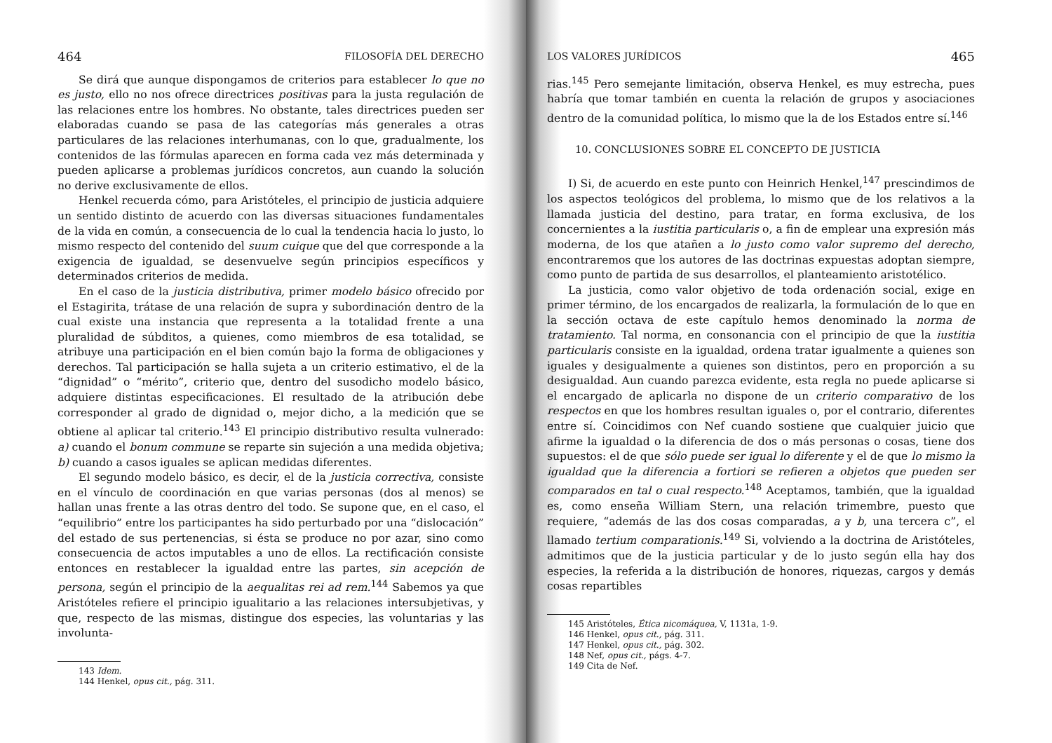464 FILOSOFÍA DEL DERECHO
Se dirá que aunque dispongamos de criterios para establecer lo que no es justo, ello no nos ofrece directrices positivas para la justa regulación de las relaciones entre los hombres. No obstante, tales directrices pueden ser elaboradas cuando se pasa de las categorías más generales a otras particulares de las relaciones interhumanas, con lo que, gradualmente, los contenidos de las fórmulas aparecen en forma cada vez más determinada y pueden aplicarse a problemas jurídicos concretos, aun cuando la solución no derive exclusivamente de ellos.
Henkel recuerda cómo, para Aristóteles, el principio de justicia adquiere un sentido distinto de acuerdo con las diversas situaciones fundamentales de la vida en común, a consecuencia de lo cual la tendencia hacia lo justo, lo mismo respecto del contenido del suum cuique que del que corresponde a la exigencia de igualdad, se desenvuelve según principios específicos y determinados criterios de medida.
En el caso de la justicia distributiva, primer modelo básico ofrecido por el Estagirita, trátase de una relación de supra y subordinación dentro de la cual existe una instancia que representa a la totalidad frente a una pluralidad de súbditos, a quienes, como miembros de esa totalidad, se atribuye una participación en el bien común bajo la forma de obligaciones y derechos. Tal participación se halla sujeta a un criterio estimativo, el de la “dignidad” o “mérito”, criterio que, dentro del susodicho modelo básico, adquiere distintas especificaciones. El resultado de la atribución debe corresponder al grado de dignidad o, mejor dicho, a la medición que se obtiene al aplicar tal criterio.<sup>143</sup> El principio distributivo resulta vulnerado: a) cuando el bonum commune se reparte sin sujeción a una medida objetiva; b) cuando a casos iguales se aplican medidas diferentes.
El segundo modelo básico, es decir, el de la justicia correctiva, consiste en el vínculo de coordinación en que varias personas (dos al menos) se hallan unas frente a las otras dentro del todo. Se supone que, en el caso, el “equilibrio” entre los participantes ha sido perturbado por una “dislocación” del estado de sus pertenencias, si ésta se produce no por azar, sino como consecuencia de actos imputables a uno de ellos. La rectificación consiste entonces en restablecer la igualdad entre las partes, sin acepción de persona, según el principio de la aequalitas rei ad rem.<sup>144</sup> Sabemos ya que Aristóteles refiere el principio igualitario a las relaciones intersubjetivas, y que, respecto de las mismas, distingue dos especies, las voluntarias y las involunta-
143 Idem.
144 Henkel, opus cit., pág. 311.
LOS VALORES JURÍDICOS 465
rias.<sup>145</sup> Pero semejante limitación, observa Henkel, es muy estrecha, pues habría que tomar también en cuenta la relación de grupos y asociaciones dentro de la comunidad política, lo mismo que la de los Estados entre sí.<sup>146</sup>
10. CONCLUSIONES SOBRE EL CONCEPTO DE JUSTICIA
I) Si, de acuerdo en este punto con Heinrich Henkel,<sup>147</sup> prescindimos de los aspectos teológicos del problema, lo mismo que de los relativos a la llamada justicia del destino, para tratar, en forma exclusiva, de los concernientes a la iustitia particularis o, a fin de emplear una expresión más moderna, de los que atañen a lo justo como valor supremo del derecho, encontraremos que los autores de las doctrinas expuestas adoptan siempre, como punto de partida de sus desarrollos, el planteamiento aristotélico.
La justicia, como valor objetivo de toda ordenación social, exige en primer término, de los encargados de realizarla, la formulación de lo que en la sección octava de este capítulo hemos denominado la norma de tratamiento. Tal norma, en consonancia con el principio de que la iustitia particularis consiste en la igualdad, ordena tratar igualmente a quienes son iguales y desigualmente a quienes son distintos, pero en proporción a su desigualdad. Aun cuando parezca evidente, esta regla no puede aplicarse si el encargado de aplicarla no dispone de un criterio comparativo de los respectos en que los hombres resultan iguales o, por el contrario, diferentes entre sí. Coincidimos con Nef cuando sostiene que cualquier juicio que afirme la igualdad o la diferencia de dos o más personas o cosas, tiene dos supuestos: el de que sólo puede ser igual lo diferente y el de que lo mismo la igualdad que la diferencia a fortiori se refieren a objetos que pueden ser comparados en tal o cual respecto.<sup>148</sup> Aceptamos, también, que la igualdad es, como enseña William Stern, una relación trimembre, puesto que requiere, “además de las dos cosas comparadas, a y b, una tercera c”, el llamado tertium comparationis.<sup>149</sup> Si, volviendo a la doctrina de Aristóteles, admitimos que de la justicia particular y de lo justo según ella hay dos especies, la referida a la distribución de honores, riquezas, cargos y demás cosas repartibles
145 Aristóteles, Ética nicomáquea, V, 1131a, 1-9.
146 Henkel, opus cit., pág. 311.
147 Henkel, opus cit., pág. 302.
148 Nef, opus cit., págs. 4-7.
149 Cita de Nef.